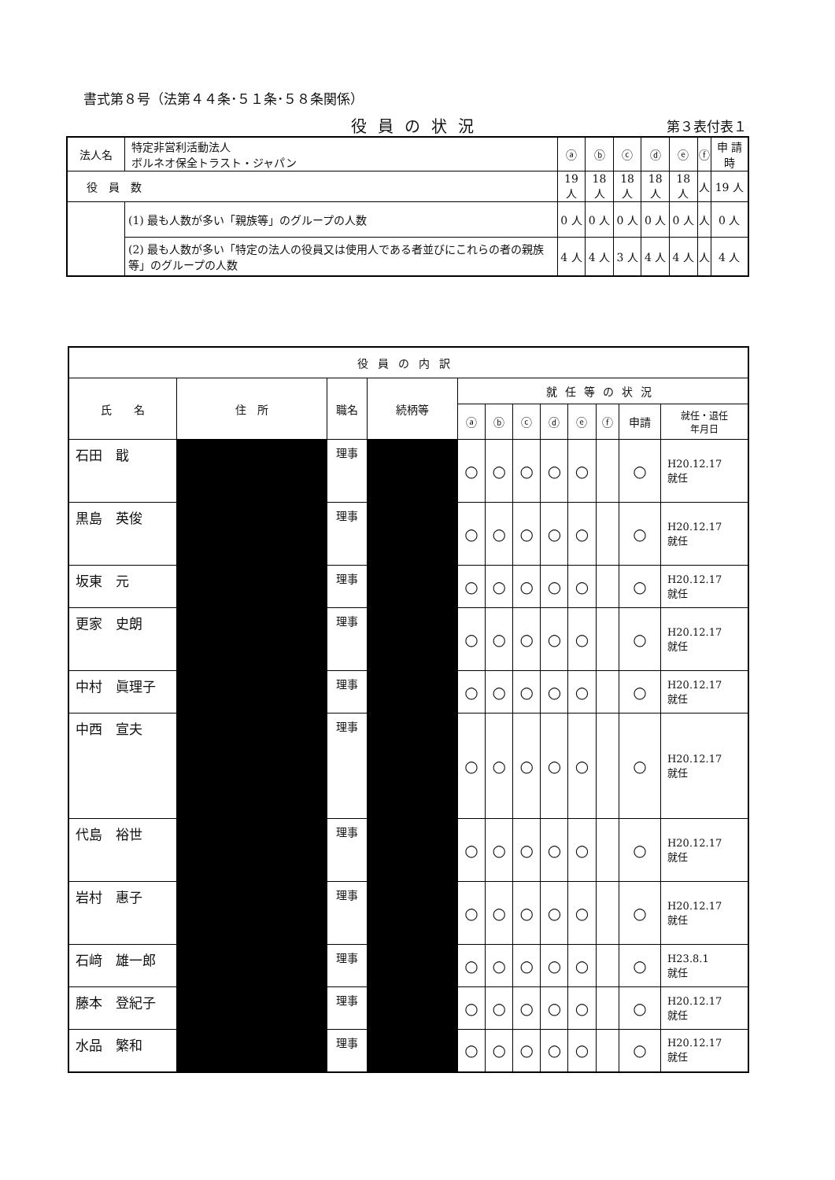書式第８号（法第４４条･５１条･５８条関係）
役員の状況 第３表付表１
| 法人名 | 特定非営利活動法人 ボルネオ保全トラスト・ジャパン | ⓐ | ⓑ | ⓒ | ⓓ | ⓔ | ⓕ | 申 請 時 |
| 役 員 数 | | 19 人 | 18 人 | 18 人 | 18 人 | 18 人 | 人 | 19 人 |
| | (1) 最も人数が多い「親族等」のグループの人数 | 0 人 | 0 人 | 0 人 | 0 人 | 0 人 | 人 | 0 人 |
| | (2) 最も人数が多い「特定の法人の役員又は使用人である者並びにこれらの者の親族等」のグループの人数 | 4 人 | 4 人 | 3 人 | 4 人 | 4 人 | 人 | 4 人 |
| 役員の内訳 | | | | | | | | | | | |
| 氏 名 | 住 所 | 職名 | 続柄等 | 就任等の状況 | | | | | | | |
| | | | | ⓐ | ⓑ | ⓒ | ⓓ | ⓔ | ⓕ | 申請 | 就任・退任 年月日 |
| 石田 戢 | | 理事 | | ○ | ○ | ○ | ○ | ○ | | ○ | H20.12.17 就任 |
| 黒島 英俊 | | 理事 | | ○ | ○ | ○ | ○ | ○ | | ○ | H20.12.17 就任 |
| 坂東 元 | | 理事 | | ○ | ○ | ○ | ○ | ○ | | ○ | H20.12.17 就任 |
| 更家 史朗 | | 理事 | | ○ | ○ | ○ | ○ | ○ | | ○ | H20.12.17 就任 |
| 中村 眞理子 | | 理事 | | ○ | ○ | ○ | ○ | ○ | | ○ | H20.12.17 就任 |
| 中西 宣夫 | | 理事 | | ○ | ○ | ○ | ○ | ○ | | ○ | H20.12.17 就任 |
| 代島 裕世 | | 理事 | | ○ | ○ | ○ | ○ | ○ | | ○ | H20.12.17 就任 |
| 岩村 惠子 | | 理事 | | ○ | ○ | ○ | ○ | ○ | | ○ | H20.12.17 就任 |
| 石﨑 雄一郎 | | 理事 | | ○ | ○ | ○ | ○ | ○ | | ○ | H23.8.1 就任 |
| 藤本 登紀子 | | 理事 | | ○ | ○ | ○ | ○ | ○ | | ○ | H20.12.17 就任 |
| 水品 繁和 | | 理事 | | ○ | ○ | ○ | ○ | ○ | | ○ | H20.12.17 就任 |